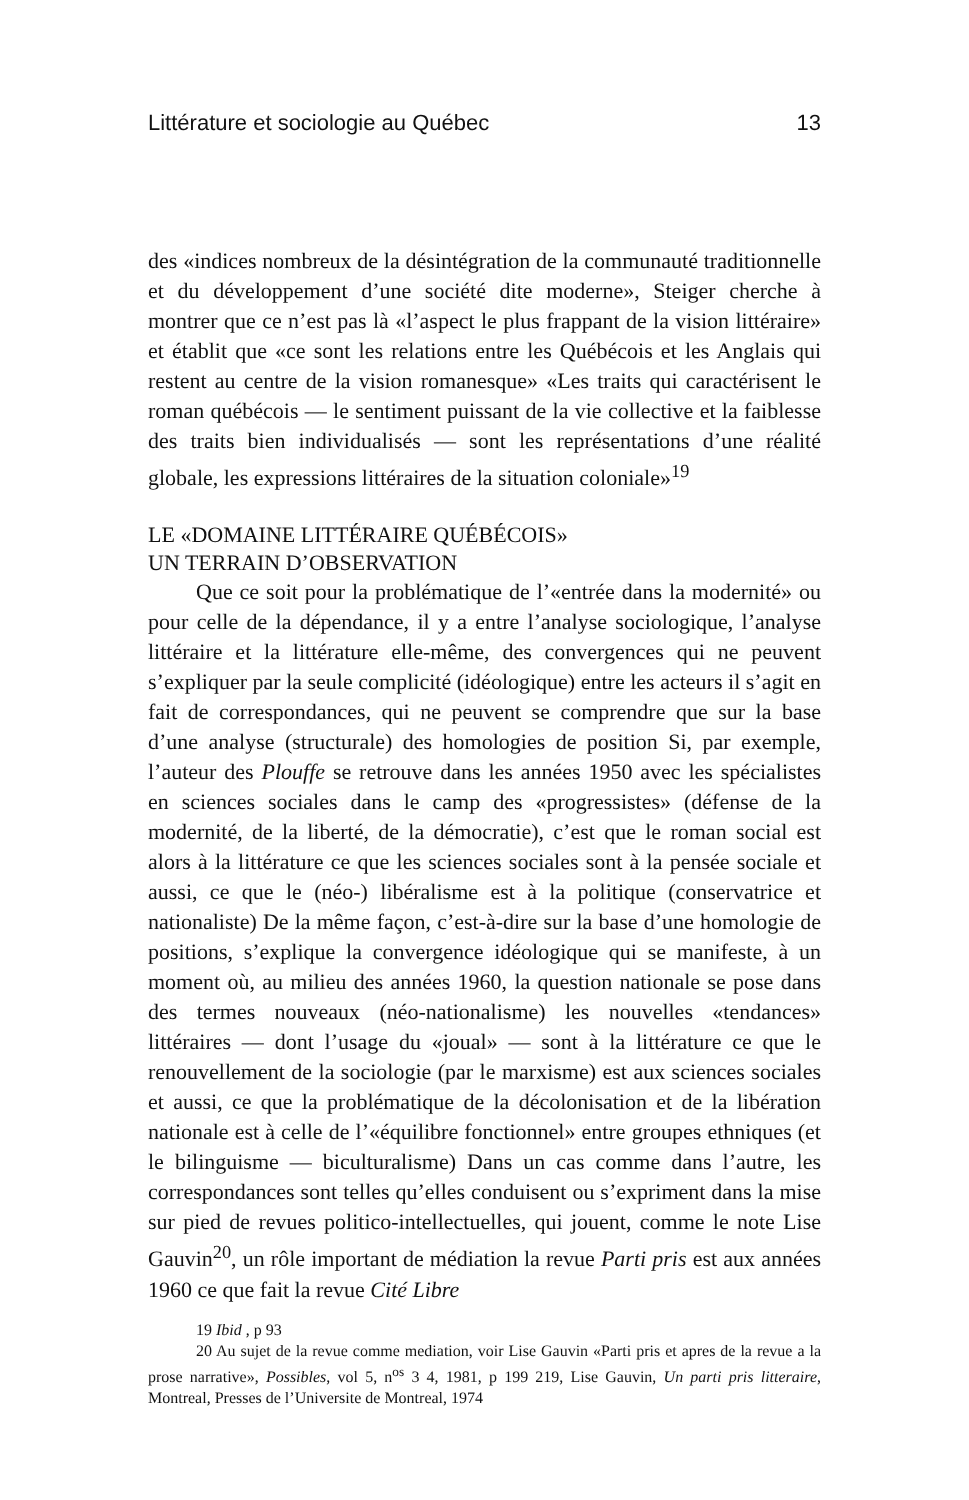Littérature et sociologie au Québec 13
des «indices nombreux de la désintégration de la communauté traditionnelle et du développement d’une société dite moderne», Steiger cherche à montrer que ce n’est pas là «l’aspect le plus frappant de la vision littéraire» et établit que «ce sont les relations entre les Québécois et les Anglais qui restent au centre de la vision romanesque» «Les traits qui caractérisent le roman québécois — le sentiment puissant de la vie collective et la faiblesse des traits bien individualisés — sont les représentations d’une réalité globale, les expressions littéraires de la situation coloniale»<sup>19</sup>
LE «DOMAINE LITTÉRAIRE QUÉBÉCOIS»
UN TERRAIN D’OBSERVATION
Que ce soit pour la problématique de l’«entrée dans la modernité» ou pour celle de la dépendance, il y a entre l’analyse sociologique, l’analyse littéraire et la littérature elle-même, des convergences qui ne peuvent s’expliquer par la seule complicité (idéologique) entre les acteurs il s’agit en fait de correspondances, qui ne peuvent se comprendre que sur la base d’une analyse (structurale) des homologies de position Si, par exemple, l’auteur des Plouffe se retrouve dans les années 1950 avec les spécialistes en sciences sociales dans le camp des «progressistes» (défense de la modernité, de la liberté, de la démocratie), c’est que le roman social est alors à la littérature ce que les sciences sociales sont à la pensée sociale et aussi, ce que le (néo-) libéralisme est à la politique (conservatrice et nationaliste) De la même façon, c’est-à-dire sur la base d’une homologie de positions, s’explique la convergence idéologique qui se manifeste, à un moment où, au milieu des années 1960, la question nationale se pose dans des termes nouveaux (néo-nationalisme) les nouvelles «tendances» littéraires — dont l’usage du «joual» — sont à la littérature ce que le renouvellement de la sociologie (par le marxisme) est aux sciences sociales et aussi, ce que la problématique de la décolonisation et de la libération nationale est à celle de l’«équilibre fonctionnel» entre groupes ethniques (et le bilinguisme — biculturalisme) Dans un cas comme dans l’autre, les correspondances sont telles qu’elles conduisent ou s’expriment dans la mise sur pied de revues politico-intellectuelles, qui jouent, comme le note Lise Gauvin<sup>20</sup>, un rôle important de médiation la revue Parti pris est aux années 1960 ce que fait la revue Cité Libre
19 Ibid , p 93
20 Au sujet de la revue comme mediation, voir Lise Gauvin «Parti pris et apres de la revue a la prose narrative», Possibles, vol 5, n<sup>os</sup> 3 4, 1981, p 199 219, Lise Gauvin, Un parti pris litteraire, Montreal, Presses de l’Universite de Montreal, 1974